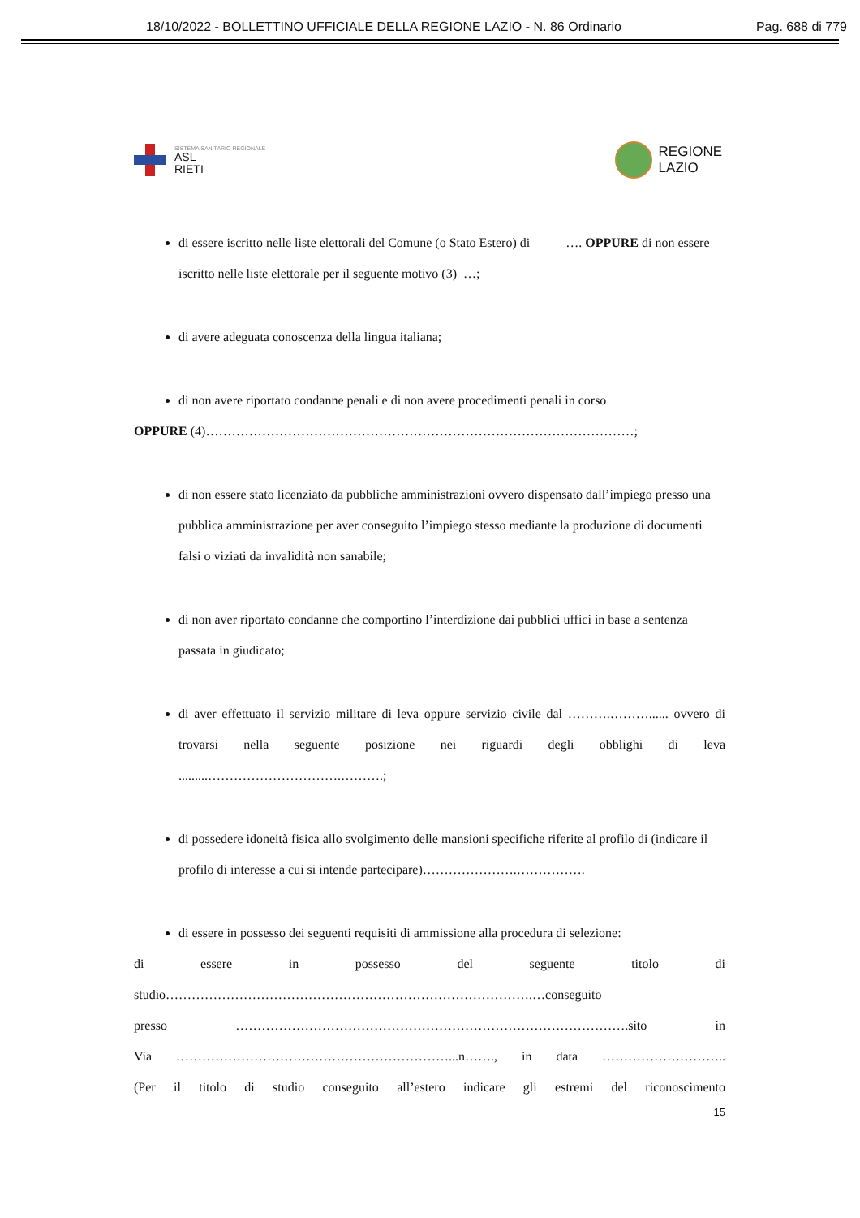18/10/2022 - BOLLETTINO UFFICIALE DELLA REGIONE LAZIO - N. 86 Ordinario Pag. 688 di 779
SISTEMA SANITARIO REGIONALE
ASL
RIETI
REGIONE
LAZIO
di essere iscritto nelle liste elettorali del Comune (o Stato Estero) di …. OPPURE di non essere iscritto nelle liste elettorale per il seguente motivo (3) …;
di avere adeguata conoscenza della lingua italiana;
di non avere riportato condanne penali e di non avere procedimenti penali in corso
OPPURE (4)………………………………………………………………………………………;
di non essere stato licenziato da pubbliche amministrazioni ovvero dispensato dall’impiego presso una pubblica amministrazione per aver conseguito l’impiego stesso mediante la produzione di documenti falsi o viziati da invalidità non sanabile;
di non aver riportato condanne che comportino l’interdizione dai pubblici uffici in base a sentenza passata in giudicato;
di aver effettuato il servizio militare di leva oppure servizio civile dal ……….………...... ovvero di trovarsi nella seguente posizione nei riguardi degli obblighi di leva .........………………………….……….;
di possedere idoneità fisica allo svolgimento delle mansioni specifiche riferite al profilo di (indicare il profilo di interesse a cui si intende partecipare)………………….…………….
di essere in possesso dei seguenti requisiti di ammissione alla procedura di selezione:
di essere in possesso del seguente titolo di
studio………………………………………………………………………….…conseguito
presso ……………………………………………………………………………….sito in
Via ………………………………………………………...n……., in data ………………………..
(Per il titolo di studio conseguito all’estero indicare gli estremi del riconoscimento
15